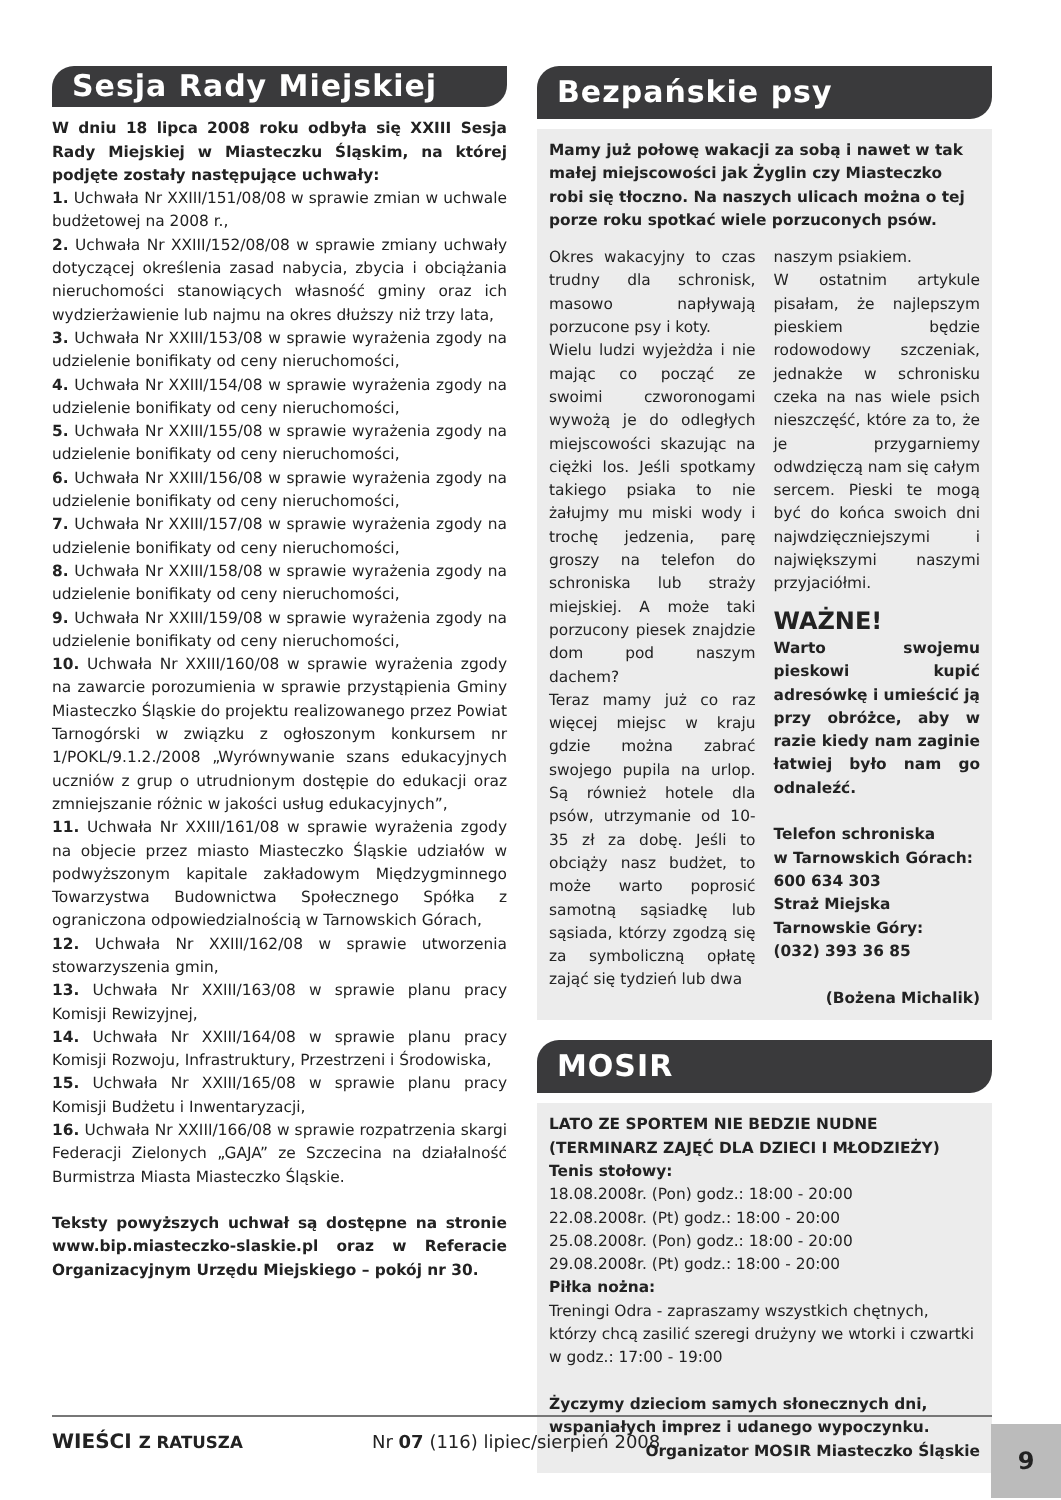Sesja Rady Miejskiej
W dniu 18 lipca 2008 roku odbyła się XXIII Sesja Rady Miejskiej w Miasteczku Śląskim, na której podjęte zostały następujące uchwały:
1. Uchwała Nr XXIII/151/08/08 w sprawie zmian w uchwale budżetowej na 2008 r.,
2. Uchwała Nr XXIII/152/08/08 w sprawie zmiany uchwały dotyczącej określenia zasad nabycia, zbycia i obciążania nieruchomości stanowiących własność gminy oraz ich wydzierżawienie lub najmu na okres dłuższy niż trzy lata,
3. Uchwała Nr XXIII/153/08 w sprawie wyrażenia zgody na udzielenie bonifikaty od ceny nieruchomości,
4. Uchwała Nr XXIII/154/08 w sprawie wyrażenia zgody na udzielenie bonifikaty od ceny nieruchomości,
5. Uchwała Nr XXIII/155/08 w sprawie wyrażenia zgody na udzielenie bonifikaty od ceny nieruchomości,
6. Uchwała Nr XXIII/156/08 w sprawie wyrażenia zgody na udzielenie bonifikaty od ceny nieruchomości,
7. Uchwała Nr XXIII/157/08 w sprawie wyrażenia zgody na udzielenie bonifikaty od ceny nieruchomości,
8. Uchwała Nr XXIII/158/08 w sprawie wyrażenia zgody na udzielenie bonifikaty od ceny nieruchomości,
9. Uchwała Nr XXIII/159/08 w sprawie wyrażenia zgody na udzielenie bonifikaty od ceny nieruchomości,
10. Uchwała Nr XXIII/160/08 w sprawie wyrażenia zgody na zawarcie porozumienia w sprawie przystąpienia Gminy Miasteczko Śląskie do projektu realizowanego przez Powiat Tarnogórski w związku z ogłoszonym konkursem nr 1/POKL/9.1.2./2008 „Wyrównywanie szans edukacyjnych uczniów z grup o utrudnionym dostępie do edukacji oraz zmniejszanie różnic w jakości usług edukacyjnych”,
11. Uchwała Nr XXIII/161/08 w sprawie wyrażenia zgody na objecie przez miasto Miasteczko Śląskie udziałów w podwyższonym kapitale zakładowym Międzygminnego Towarzystwa Budownictwa Społecznego Spółka z ograniczona odpowiedzialnością w Tarnowskich Górach,
12. Uchwała Nr XXIII/162/08 w sprawie utworzenia stowarzyszenia gmin,
13. Uchwała Nr XXIII/163/08 w sprawie planu pracy Komisji Rewizyjnej,
14. Uchwała Nr XXIII/164/08 w sprawie planu pracy Komisji Rozwoju, Infrastruktury, Przestrzeni i Środowiska,
15. Uchwała Nr XXIII/165/08 w sprawie planu pracy Komisji Budżetu i Inwentaryzacji,
16. Uchwała Nr XXIII/166/08 w sprawie rozpatrzenia skargi Federacji Zielonych „GAJA” ze Szczecina na działalność Burmistrza Miasta Miasteczko Śląskie.
Teksty powyższych uchwał są dostępne na stronie www.bip.miasteczko-slaskie.pl oraz w Referacie Organizacyjnym Urzędu Miejskiego – pokój nr 30.
Bezpańskie psy
Mamy już połowę wakacji za sobą i nawet w tak małej miejscowości jak Żyglin czy Miasteczko robi się tłoczno. Na naszych ulicach można o tej porze roku spotkać wiele porzuconych psów.
Okres wakacyjny to czas trudny dla schronisk, masowo napływają porzucone psy i koty.
Wielu ludzi wyjeżdża i nie mając co począć ze swoimi czworonogami wywożą je do odległych miejscowości skazując na ciężki los. Jeśli spotkamy takiego psiaka to nie żałujmy mu miski wody i trochę jedzenia, parę groszy na telefon do schroniska lub straży miejskiej. A może taki porzucony piesek znajdzie dom pod naszym dachem?
Teraz mamy już co raz więcej miejsc w kraju gdzie można zabrać swojego pupila na urlop. Są również hotele dla psów, utrzymanie od 10-35 zł za dobę. Jeśli to obciąży nasz budżet, to może warto poprosić samotną sąsiadkę lub sąsiada, którzy zgodzą się za symboliczną opłatę zająć się tydzień lub dwa
naszym psiakiem.
W ostatnim artykule pisałam, że najlepszym pieskiem będzie rodowodowy szczeniak, jednakże w schronisku czeka na nas wiele psich nieszczęść, które za to, że je przygarniemy odwdzięczą nam się całym sercem. Pieski te mogą być do końca swoich dni najwdzięczniejszymi i największymi naszymi przyjaciółmi.
WAŻNE!
Warto swojemu pieskowi kupić adresówkę i umieścić ją przy obróżce, aby w razie kiedy nam zaginie łatwiej było nam go odnaleźć.
Telefon schroniska
w Tarnowskich Górach:
600 634 303
Straż Miejska
Tarnowskie Góry:
(032) 393 36 85
(Bożena Michalik)
MOSIR
LATO ZE SPORTEM NIE BEDZIE NUDNE
(TERMINARZ ZAJĘĆ DLA DZIECI I MŁODZIEŻY)
Tenis stołowy:
18.08.2008r. (Pon) godz.: 18:00 - 20:00
22.08.2008r. (Pt) godz.: 18:00 - 20:00
25.08.2008r. (Pon) godz.: 18:00 - 20:00
29.08.2008r. (Pt) godz.: 18:00 - 20:00
Piłka nożna:
Treningi Odra - zapraszamy wszystkich chętnych, którzy chcą zasilić szeregi drużyny we wtorki i czwartki w godz.: 17:00 - 19:00
Życzymy dzieciom samych słonecznych dni, wspaniałych imprez i udanego wypoczynku.
Organizator MOSIR Miasteczko Śląskie
WIEŚCI Z RATUSZA Nr 07 (116) lipiec/sierpień 2008 9